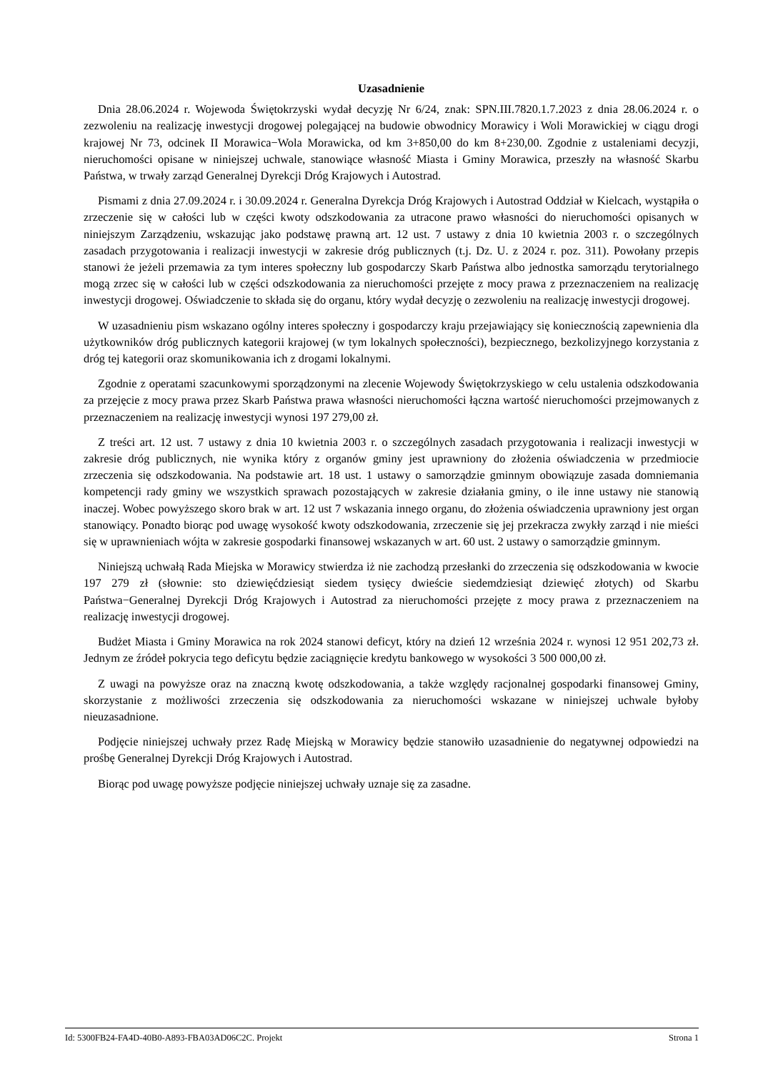Uzasadnienie
Dnia 28.06.2024 r. Wojewoda Świętokrzyski wydał decyzję Nr 6/24, znak: SPN.III.7820.1.7.2023 z dnia 28.06.2024 r. o zezwoleniu na realizację inwestycji drogowej polegającej na budowie obwodnicy Morawicy i Woli Morawickiej w ciągu drogi krajowej Nr 73, odcinek II Morawica−Wola Morawicka, od km 3+850,00 do km 8+230,00. Zgodnie z ustaleniami decyzji, nieruchomości opisane w niniejszej uchwale, stanowiące własność Miasta i Gminy Morawica, przeszły na własność Skarbu Państwa, w trwały zarząd Generalnej Dyrekcji Dróg Krajowych i Autostrad.
Pismami z dnia 27.09.2024 r. i 30.09.2024 r. Generalna Dyrekcja Dróg Krajowych i Autostrad Oddział w Kielcach, wystąpiła o zrzeczenie się w całości lub w części kwoty odszkodowania za utracone prawo własności do nieruchomości opisanych w niniejszym Zarządzeniu, wskazując jako podstawę prawną art. 12 ust. 7 ustawy z dnia 10 kwietnia 2003 r. o szczególnych zasadach przygotowania i realizacji inwestycji w zakresie dróg publicznych (t.j. Dz. U. z 2024 r. poz. 311). Powołany przepis stanowi że jeżeli przemawia za tym interes społeczny lub gospodarczy Skarb Państwa albo jednostka samorządu terytorialnego mogą zrzec się w całości lub w części odszkodowania za nieruchomości przejęte z mocy prawa z przeznaczeniem na realizację inwestycji drogowej. Oświadczenie to składa się do organu, który wydał decyzję o zezwoleniu na realizację inwestycji drogowej.
W uzasadnieniu pism wskazano ogólny interes społeczny i gospodarczy kraju przejawiający się koniecznością zapewnienia dla użytkowników dróg publicznych kategorii krajowej (w tym lokalnych społeczności), bezpiecznego, bezkolizyjnego korzystania z dróg tej kategorii oraz skomunikowania ich z drogami lokalnymi.
Zgodnie z operatami szacunkowymi sporządzonymi na zlecenie Wojewody Świętokrzyskiego w celu ustalenia odszkodowania za przejęcie z mocy prawa przez Skarb Państwa prawa własności nieruchomości łączna wartość nieruchomości przejmowanych z przeznaczeniem na realizację inwestycji wynosi 197 279,00 zł.
Z treści art. 12 ust. 7 ustawy z dnia 10 kwietnia 2003 r. o szczególnych zasadach przygotowania i realizacji inwestycji w zakresie dróg publicznych, nie wynika który z organów gminy jest uprawniony do złożenia oświadczenia w przedmiocie zrzeczenia się odszkodowania. Na podstawie art. 18 ust. 1 ustawy o samorządzie gminnym obowiązuje zasada domniemania kompetencji rady gminy we wszystkich sprawach pozostających w zakresie działania gminy, o ile inne ustawy nie stanowią inaczej. Wobec powyższego skoro brak w art. 12 ust 7 wskazania innego organu, do złożenia oświadczenia uprawniony jest organ stanowiący. Ponadto biorąc pod uwagę wysokość kwoty odszkodowania, zrzeczenie się jej przekracza zwykły zarząd i nie mieści się w uprawnieniach wójta w zakresie gospodarki finansowej wskazanych w art. 60 ust. 2 ustawy o samorządzie gminnym.
Niniejszą uchwałą Rada Miejska w Morawicy stwierdza iż nie zachodzą przesłanki do zrzeczenia się odszkodowania w kwocie 197 279 zł (słownie: sto dziewięćdziesiąt siedem tysięcy dwieście siedemdziesiąt dziewięć złotych) od Skarbu Państwa−Generalnej Dyrekcji Dróg Krajowych i Autostrad za nieruchomości przejęte z mocy prawa z przeznaczeniem na realizację inwestycji drogowej.
Budżet Miasta i Gminy Morawica na rok 2024 stanowi deficyt, który na dzień 12 września 2024 r. wynosi 12 951 202,73 zł. Jednym ze źródeł pokrycia tego deficytu będzie zaciągnięcie kredytu bankowego w wysokości 3 500 000,00 zł.
Z uwagi na powyższe oraz na znaczną kwotę odszkodowania, a także względy racjonalnej gospodarki finansowej Gminy, skorzystanie z możliwości zrzeczenia się odszkodowania za nieruchomości wskazane w niniejszej uchwale byłoby nieuzasadnione.
Podjęcie niniejszej uchwały przez Radę Miejską w Morawicy będzie stanowiło uzasadnienie do negatywnej odpowiedzi na prośbę Generalnej Dyrekcji Dróg Krajowych i Autostrad.
Biorąc pod uwagę powyższe podjęcie niniejszej uchwały uznaje się za zasadne.
Id: 5300FB24-FA4D-40B0-A893-FBA03AD06C2C. Projekt Strona 1